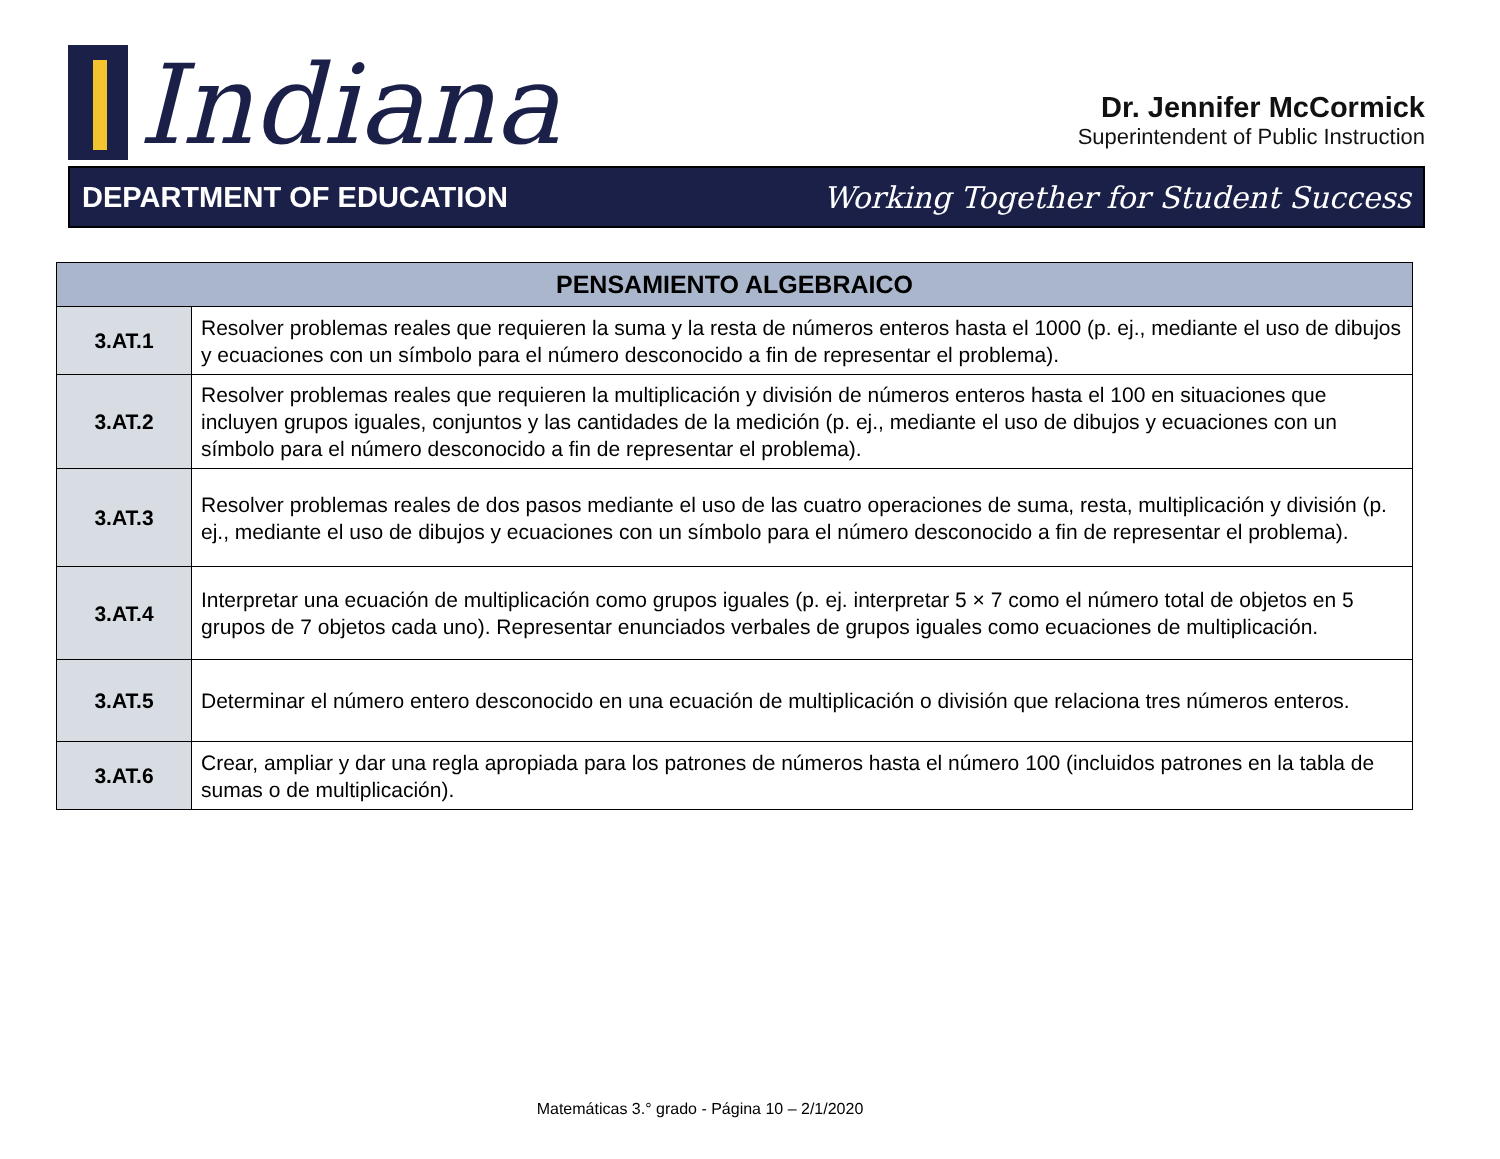Indiana
Dr. Jennifer McCormick
Superintendent of Public Instruction
DEPARTMENT OF EDUCATION Working Together for Student Success
| PENSAMIENTO ALGEBRAICO | |
| --- | --- |
| 3.AT.1 | Resolver problemas reales que requieren la suma y la resta de números enteros hasta el 1000 (p. ej., mediante el uso de dibujos y ecuaciones con un símbolo para el número desconocido a fin de representar el problema). |
| 3.AT.2 | Resolver problemas reales que requieren la multiplicación y división de números enteros hasta el 100 en situaciones que incluyen grupos iguales, conjuntos y las cantidades de la medición (p. ej., mediante el uso de dibujos y ecuaciones con un símbolo para el número desconocido a fin de representar el problema). |
| 3.AT.3 | Resolver problemas reales de dos pasos mediante el uso de las cuatro operaciones de suma, resta, multiplicación y división (p. ej., mediante el uso de dibujos y ecuaciones con un símbolo para el número desconocido a fin de representar el problema). |
| 3.AT.4 | Interpretar una ecuación de multiplicación como grupos iguales (p. ej. interpretar 5 × 7 como el número total de objetos en 5 grupos de 7 objetos cada uno). Representar enunciados verbales de grupos iguales como ecuaciones de multiplicación. |
| 3.AT.5 | Determinar el número entero desconocido en una ecuación de multiplicación o división que relaciona tres números enteros. |
| 3.AT.6 | Crear, ampliar y dar una regla apropiada para los patrones de números hasta el número 100 (incluidos patrones en la tabla de sumas o de multiplicación). |
Matemáticas 3.° grado - Página 10 – 2/1/2020